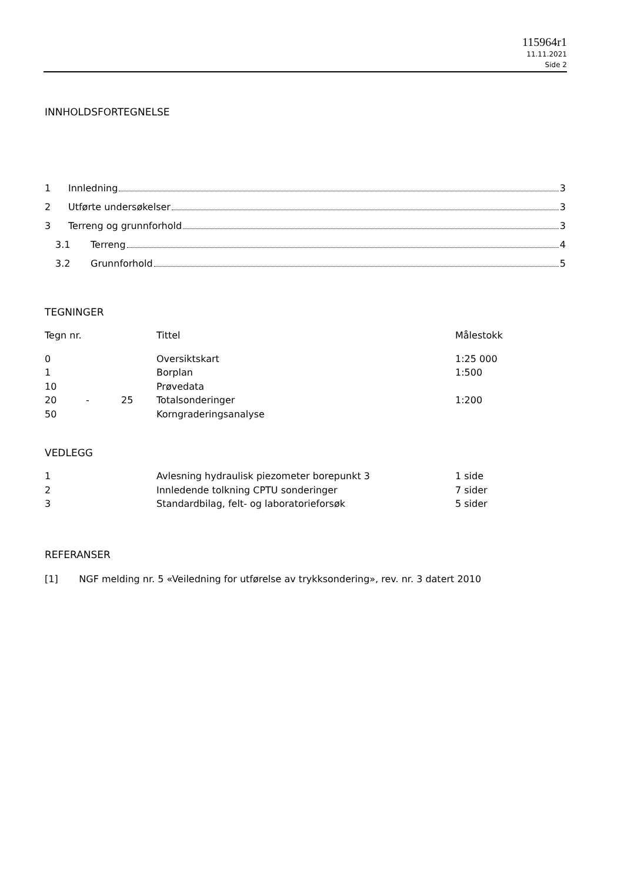115964r1
11.11.2021
Side 2
INNHOLDSFORTEGNELSE
1 Innledning 3
2 Utførte undersøkelser 3
3 Terreng og grunnforhold 3
3.1 Terreng 4
3.2 Grunnforhold 5
TEGNINGER
| Tegn nr. | | | Tittel | Målestokk |
| 0 | | | Oversiktskart | 1:25 000 |
| 1 | | | Borplan | 1:500 |
| 10 | | | Prøvedata | |
| 20 | - | 25 | Totalsonderinger | 1:200 |
| 50 | | | Korngraderingsanalyse | |
VEDLEGG
| 1 | Avlesning hydraulisk piezometer borepunkt 3 | 1 side |
| 2 | Innledende tolkning CPTU sonderinger | 7 sider |
| 3 | Standardbilag, felt- og laboratorieforsøk | 5 sider |
REFERANSER
[1] NGF melding nr. 5 «Veiledning for utførelse av trykksondering», rev. nr. 3 datert 2010